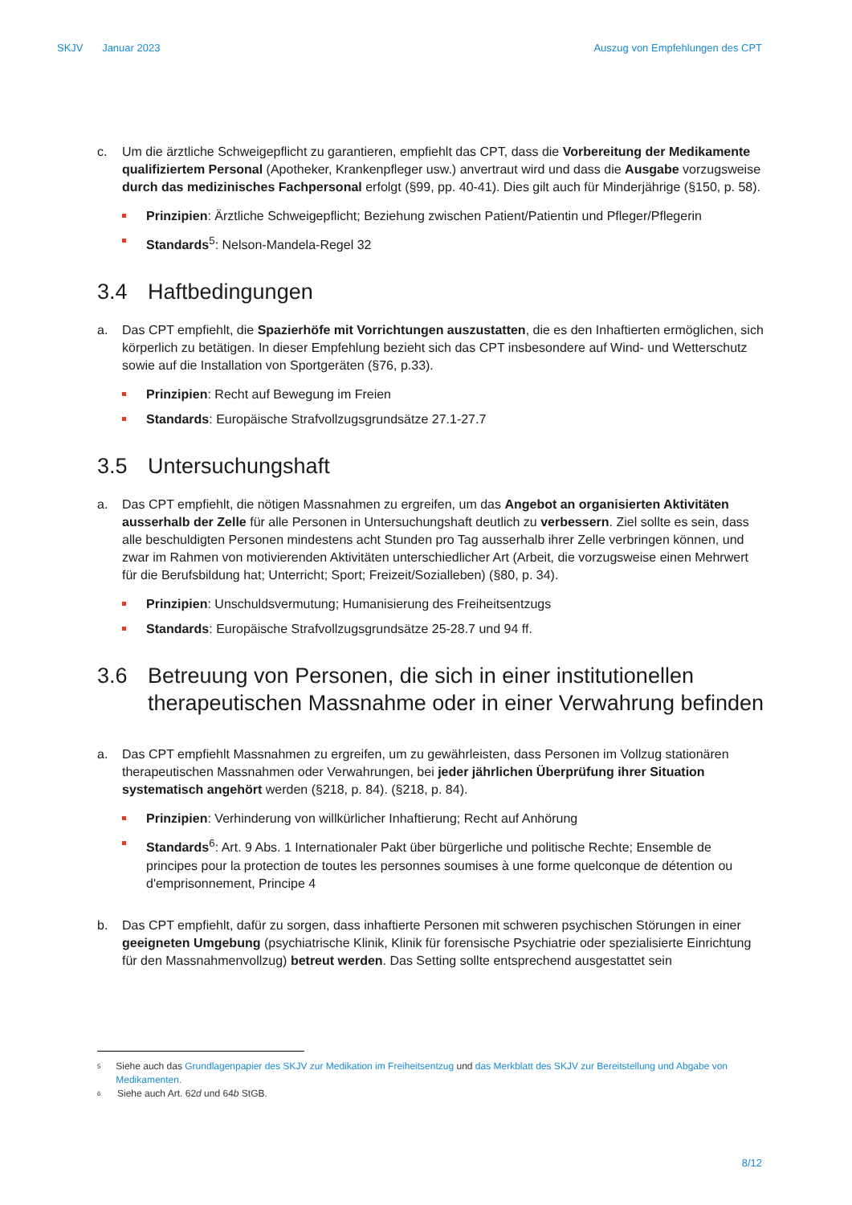SKJV Januar 2023 Auszug von Empfehlungen des CPT
c. Um die ärztliche Schweigepflicht zu garantieren, empfiehlt das CPT, dass die Vorbereitung der Medikamente qualifiziertem Personal (Apotheker, Krankenpfleger usw.) anvertraut wird und dass die Ausgabe vorzugsweise durch das medizinisches Fachpersonal erfolgt (§99, pp. 40-41). Dies gilt auch für Minderjährige (§150, p. 58).
Prinzipien: Ärztliche Schweigepflicht; Beziehung zwischen Patient/Patientin und Pfleger/Pflegerin
Standards<sup>5</sup>: Nelson-Mandela-Regel 32
3.4 Haftbedingungen
a. Das CPT empfiehlt, die Spazierhöfe mit Vorrichtungen auszustatten, die es den Inhaftierten ermöglichen, sich körperlich zu betätigen. In dieser Empfehlung bezieht sich das CPT insbesondere auf Wind- und Wetterschutz sowie auf die Installation von Sportgeräten (§76, p.33).
Prinzipien: Recht auf Bewegung im Freien
Standards: Europäische Strafvollzugsgrundsätze 27.1-27.7
3.5 Untersuchungshaft
a. Das CPT empfiehlt, die nötigen Massnahmen zu ergreifen, um das Angebot an organisierten Aktivitäten ausserhalb der Zelle für alle Personen in Untersuchungshaft deutlich zu verbessern. Ziel sollte es sein, dass alle beschuldigten Personen mindestens acht Stunden pro Tag ausserhalb ihrer Zelle verbringen können, und zwar im Rahmen von motivierenden Aktivitäten unterschiedlicher Art (Arbeit, die vorzugsweise einen Mehrwert für die Berufsbildung hat; Unterricht; Sport; Freizeit/Sozialleben) (§80, p. 34).
Prinzipien: Unschuldsvermutung; Humanisierung des Freiheitsentzugs
Standards: Europäische Strafvollzugsgrundsätze 25-28.7 und 94 ff.
3.6 Betreuung von Personen, die sich in einer institutionellen therapeutischen Massnahme oder in einer Verwahrung befinden
a. Das CPT empfiehlt Massnahmen zu ergreifen, um zu gewährleisten, dass Personen im Vollzug stationären therapeutischen Massnahmen oder Verwahrungen, bei jeder jährlichen Überprüfung ihrer Situation systematisch angehört werden (§218, p. 84). (§218, p. 84).
Prinzipien: Verhinderung von willkürlicher Inhaftierung; Recht auf Anhörung
Standards<sup>6</sup>: Art. 9 Abs. 1 Internationaler Pakt über bürgerliche und politische Rechte; Ensemble de principes pour la protection de toutes les personnes soumises à une forme quelconque de détention ou d'emprisonnement, Principe 4
b. Das CPT empfiehlt, dafür zu sorgen, dass inhaftierte Personen mit schweren psychischen Störungen in einer geeigneten Umgebung (psychiatrische Klinik, Klinik für forensische Psychiatrie oder spezialisierte Einrichtung für den Massnahmenvollzug) betreut werden. Das Setting sollte entsprechend ausgestattet sein
<sup>5</sup> Siehe auch das Grundlagenpapier des SKJV zur Medikation im Freiheitsentzug und das Merkblatt des SKJV zur Bereitstellung und Abgabe von Medikamenten.
<sup>6</sup> Siehe auch Art. 62d und 64b StGB.
8/12